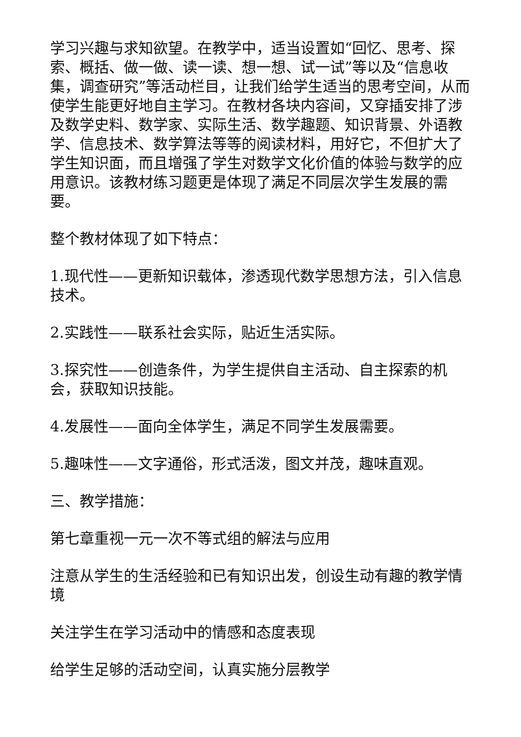学习兴趣与求知欲望。在教学中，适当设置如“回忆、思考、探索、概括、做一做、读一读、想一想、试一试”等以及“信息收集，调查研究”等活动栏目，让我们给学生适当的思考空间，从而使学生能更好地自主学习。在教材各块内容间，又穿插安排了涉及数学史料、数学家、实际生活、数学趣题、知识背景、外语教学、信息技术、数学算法等等的阅读材料，用好它，不但扩大了学生知识面，而且增强了学生对数学文化价值的体验与数学的应用意识。该教材练习题更是体现了满足不同层次学生发展的需要。
整个教材体现了如下特点：
1.现代性——更新知识载体，渗透现代数学思想方法，引入信息技术。
2.实践性——联系社会实际，贴近生活实际。
3.探究性——创造条件，为学生提供自主活动、自主探索的机会，获取知识技能。
4.发展性——面向全体学生，满足不同学生发展需要。
5.趣味性——文字通俗，形式活泼，图文并茂，趣味直观。
三、教学措施：
第七章重视一元一次不等式组的解法与应用
注意从学生的生活经验和已有知识出发，创设生动有趣的教学情境
关注学生在学习活动中的情感和态度表现
给学生足够的活动空间，认真实施分层教学